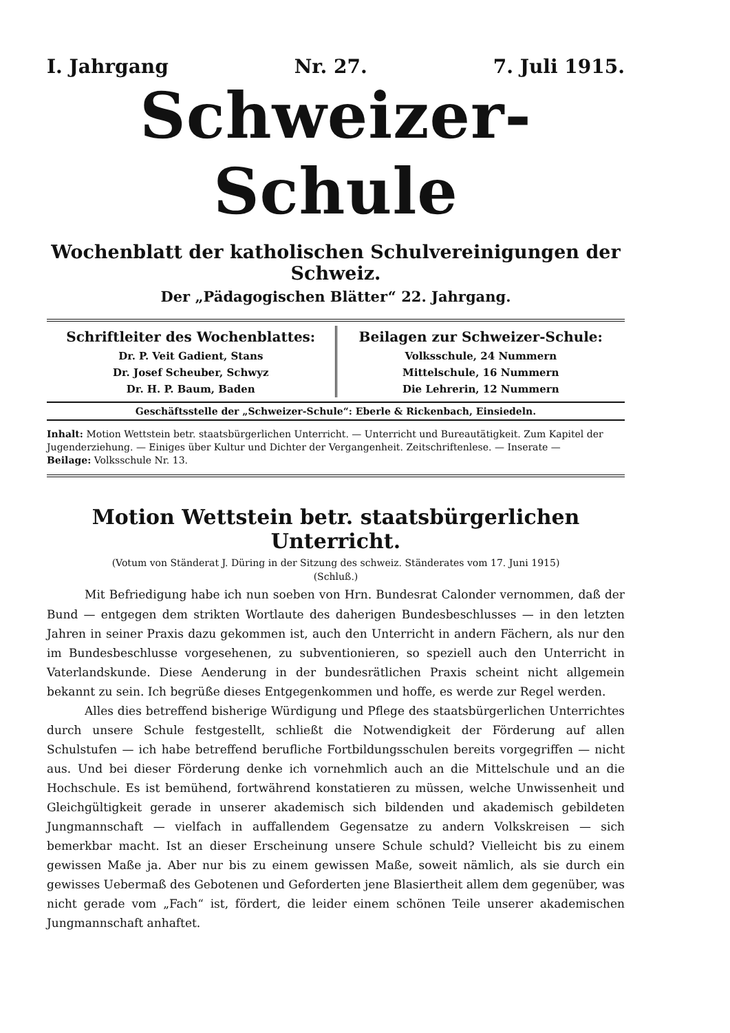I. Jahrgang Nr. 27. 7. Juli 1915.
Schweizer-Schule
Wochenblatt der katholischen Schulvereinigungen der Schweiz.
Der „Pädagogischen Blätter“ 22. Jahrgang.
Schriftleiter des Wochenblattes:
Dr. P. Veit Gadient, Stans
Dr. Josef Scheuber, Schwyz
Dr. H. P. Baum, Baden
Beilagen zur Schweizer-Schule:
Volksschule, 24 Nummern
Mittelschule, 16 Nummern
Die Lehrerin, 12 Nummern
Geschäftsstelle der „Schweizer-Schule“: Eberle & Rickenbach, Einsiedeln.
Inhalt: Motion Wettstein betr. staatsbürgerlichen Unterricht. — Unterricht und Bureautätigkeit. Zum Kapitel der Jugenderziehung. — Einiges über Kultur und Dichter der Vergangenheit. Zeitschriftenlese. — Inserate —
Beilage: Volksschule Nr. 13.
Motion Wettstein betr. staatsbürgerlichen Unterricht.
(Votum von Ständerat J. Düring in der Sitzung des schweiz. Ständerates vom 17. Juni 1915)
(Schluß.)
Mit Befriedigung habe ich nun soeben von Hrn. Bundesrat Calonder vernommen, daß der Bund — entgegen dem strikten Wortlaute des daherigen Bundesbeschlusses — in den letzten Jahren in seiner Praxis dazu gekommen ist, auch den Unterricht in andern Fächern, als nur den im Bundesbeschlusse vorgesehenen, zu subventionieren, so speziell auch den Unterricht in Vaterlandskunde. Diese Aenderung in der bundesrätlichen Praxis scheint nicht allgemein bekannt zu sein. Ich begrüße dieses Entgegenkommen und hoffe, es werde zur Regel werden.
Alles dies betreffend bisherige Würdigung und Pflege des staatsbürgerlichen Unterrichtes durch unsere Schule festgestellt, schließt die Notwendigkeit der Förderung auf allen Schulstufen — ich habe betreffend berufliche Fortbildungsschulen bereits vorgegriffen — nicht aus. Und bei dieser Förderung denke ich vornehmlich auch an die Mittelschule und an die Hochschule. Es ist bemühend, fortwährend konstatieren zu müssen, welche Unwissenheit und Gleichgültigkeit gerade in unserer akademisch sich bildenden und akademisch gebildeten Jungmannschaft — vielfach in auffallendem Gegensatze zu andern Volkskreisen — sich bemerkbar macht. Ist an dieser Erscheinung unsere Schule schuld? Vielleicht bis zu einem gewissen Maße ja. Aber nur bis zu einem gewissen Maße, soweit nämlich, als sie durch ein gewisses Uebermaß des Gebotenen und Geforderten jene Blasiertheit allem dem gegenüber, was nicht gerade vom „Fach“ ist, fördert, die leider einem schönen Teile unserer akademischen Jungmannschaft anhaftet.